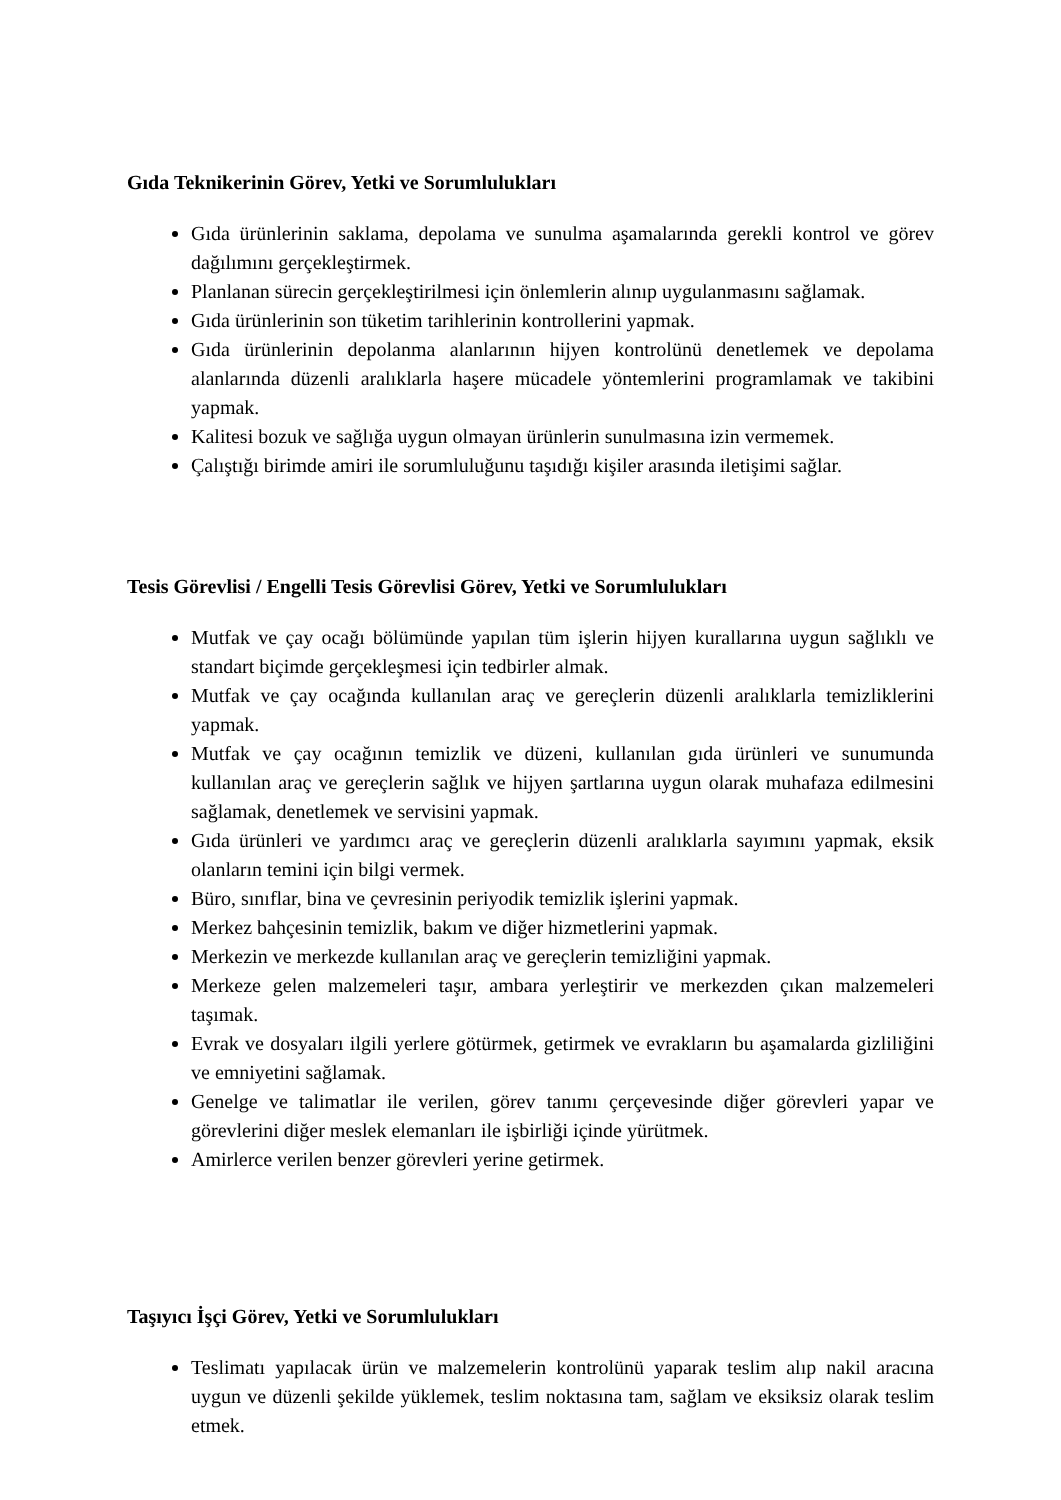Gıda Teknikerinin Görev, Yetki ve Sorumlulukları
Gıda ürünlerinin saklama, depolama ve sunulma aşamalarında gerekli kontrol ve görev dağılımını gerçekleştirmek.
Planlanan sürecin gerçekleştirilmesi için önlemlerin alınıp uygulanmasını sağlamak.
Gıda ürünlerinin son tüketim tarihlerinin kontrollerini yapmak.
Gıda ürünlerinin depolanma alanlarının hijyen kontrolünü denetlemek ve depolama alanlarında düzenli aralıklarla haşere mücadele yöntemlerini programlamak ve takibini yapmak.
Kalitesi bozuk ve sağlığa uygun olmayan ürünlerin sunulmasına izin vermemek.
Çalıştığı birimde amiri ile sorumluluğunu taşıdığı kişiler arasında iletişimi sağlar.
Tesis Görevlisi / Engelli Tesis Görevlisi Görev, Yetki ve Sorumlulukları
Mutfak ve çay ocağı bölümünde yapılan tüm işlerin hijyen kurallarına uygun sağlıklı ve standart biçimde gerçekleşmesi için tedbirler almak.
Mutfak ve çay ocağında kullanılan araç ve gereçlerin düzenli aralıklarla temizliklerini yapmak.
Mutfak ve çay ocağının temizlik ve düzeni, kullanılan gıda ürünleri ve sunumunda kullanılan araç ve gereçlerin sağlık ve hijyen şartlarına uygun olarak muhafaza edilmesini sağlamak, denetlemek ve servisini yapmak.
Gıda ürünleri ve yardımcı araç ve gereçlerin düzenli aralıklarla sayımını yapmak, eksik olanların temini için bilgi vermek.
Büro, sınıflar, bina ve çevresinin periyodik temizlik işlerini yapmak.
Merkez bahçesinin temizlik, bakım ve diğer hizmetlerini yapmak.
Merkezin ve merkezde kullanılan araç ve gereçlerin temizliğini yapmak.
Merkeze gelen malzemeleri taşır, ambara yerleştirir ve merkezden çıkan malzemeleri taşımak.
Evrak ve dosyaları ilgili yerlere götürmek, getirmek ve evrakların bu aşamalarda gizliliğini ve emniyetini sağlamak.
Genelge ve talimatlar ile verilen, görev tanımı çerçevesinde diğer görevleri yapar ve görevlerini diğer meslek elemanları ile işbirliği içinde yürütmek.
Amirlerce verilen benzer görevleri yerine getirmek.
Taşıyıcı İşçi Görev, Yetki ve Sorumlulukları
Teslimatı yapılacak ürün ve malzemelerin kontrolünü yaparak teslim alıp nakil aracına uygun ve düzenli şekilde yüklemek, teslim noktasına tam, sağlam ve eksiksiz olarak teslim etmek.